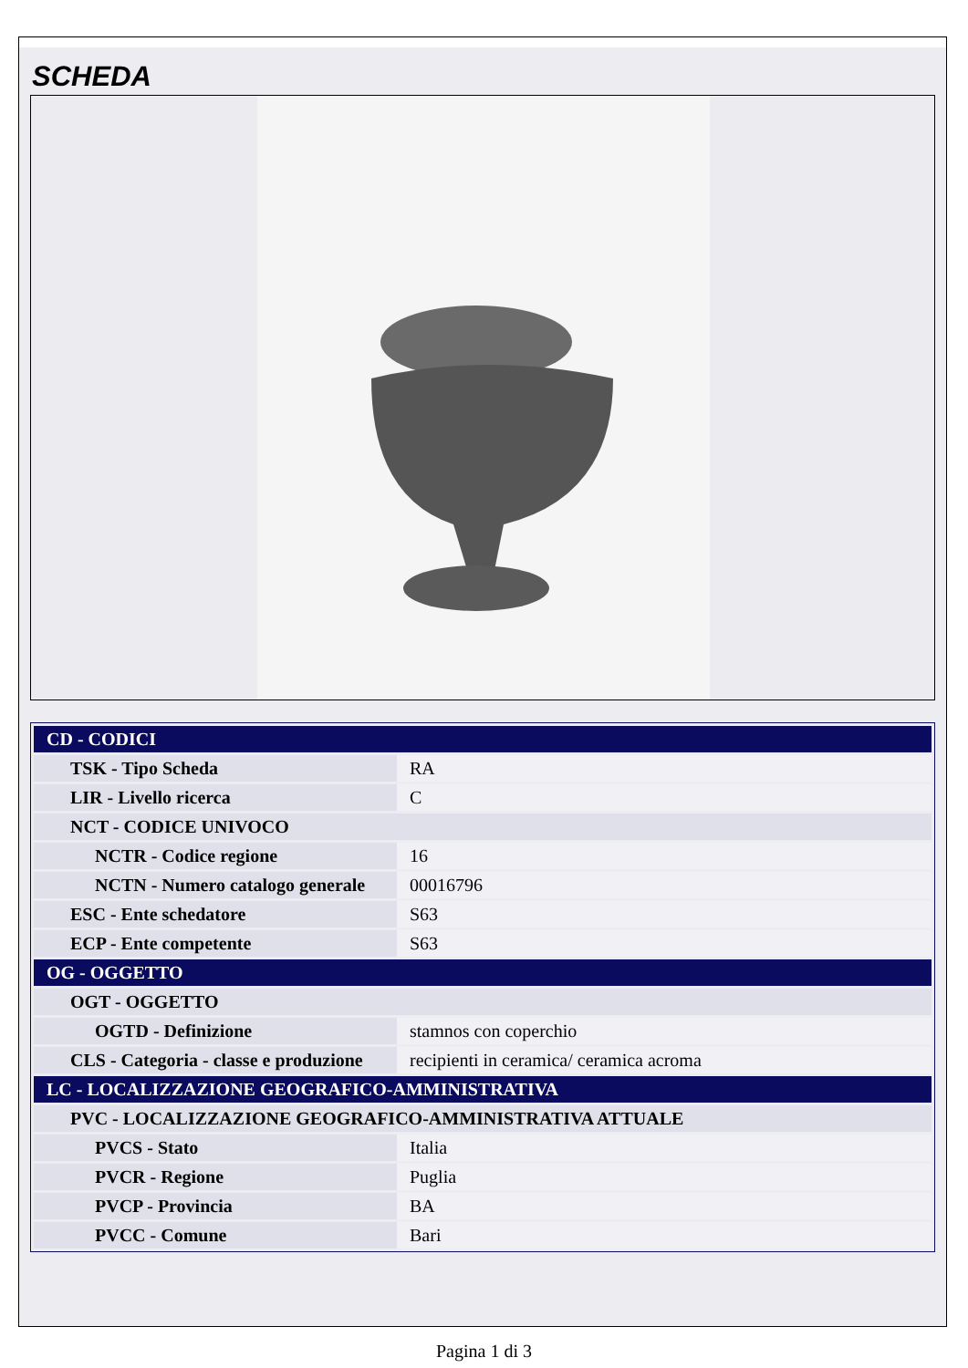SCHEDA
| CD - CODICI | |
| TSK - Tipo Scheda | RA |
| LIR - Livello ricerca | C |
| NCT - CODICE UNIVOCO | |
| NCTR - Codice regione | 16 |
| NCTN - Numero catalogo generale | 00016796 |
| ESC - Ente schedatore | S63 |
| ECP - Ente competente | S63 |
| OG - OGGETTO | |
| OGT - OGGETTO | |
| OGTD - Definizione | stamnos con coperchio |
| CLS - Categoria - classe e produzione | recipienti in ceramica/ ceramica acroma |
| LC - LOCALIZZAZIONE GEOGRAFICO-AMMINISTRATIVA | |
| PVC - LOCALIZZAZIONE GEOGRAFICO-AMMINISTRATIVA ATTUALE | |
| PVCS - Stato | Italia |
| PVCR - Regione | Puglia |
| PVCP - Provincia | BA |
| PVCC - Comune | Bari |
Pagina 1 di 3